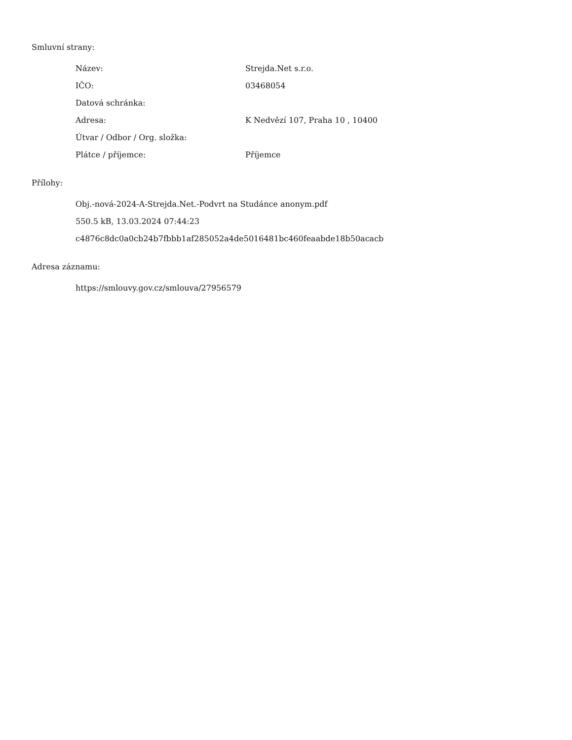Smluvní strany:
| Název: | Strejda.Net s.r.o. |
| IČO: | 03468054 |
| Datová schránka: | |
| Adresa: | K Nedvězí 107, Praha 10 , 10400 |
| Útvar / Odbor / Org. složka: | |
| Plátce / příjemce: | Příjemce |
Přílohy:
Obj.-nová-2024-A-Strejda.Net.-Podvrt na Studánce anonym.pdf
550.5 kB, 13.03.2024 07:44:23
c4876c8dc0a0cb24b7fbbb1af285052a4de5016481bc460feaabde18b50acacb
Adresa záznamu:
https://smlouvy.gov.cz/smlouva/27956579